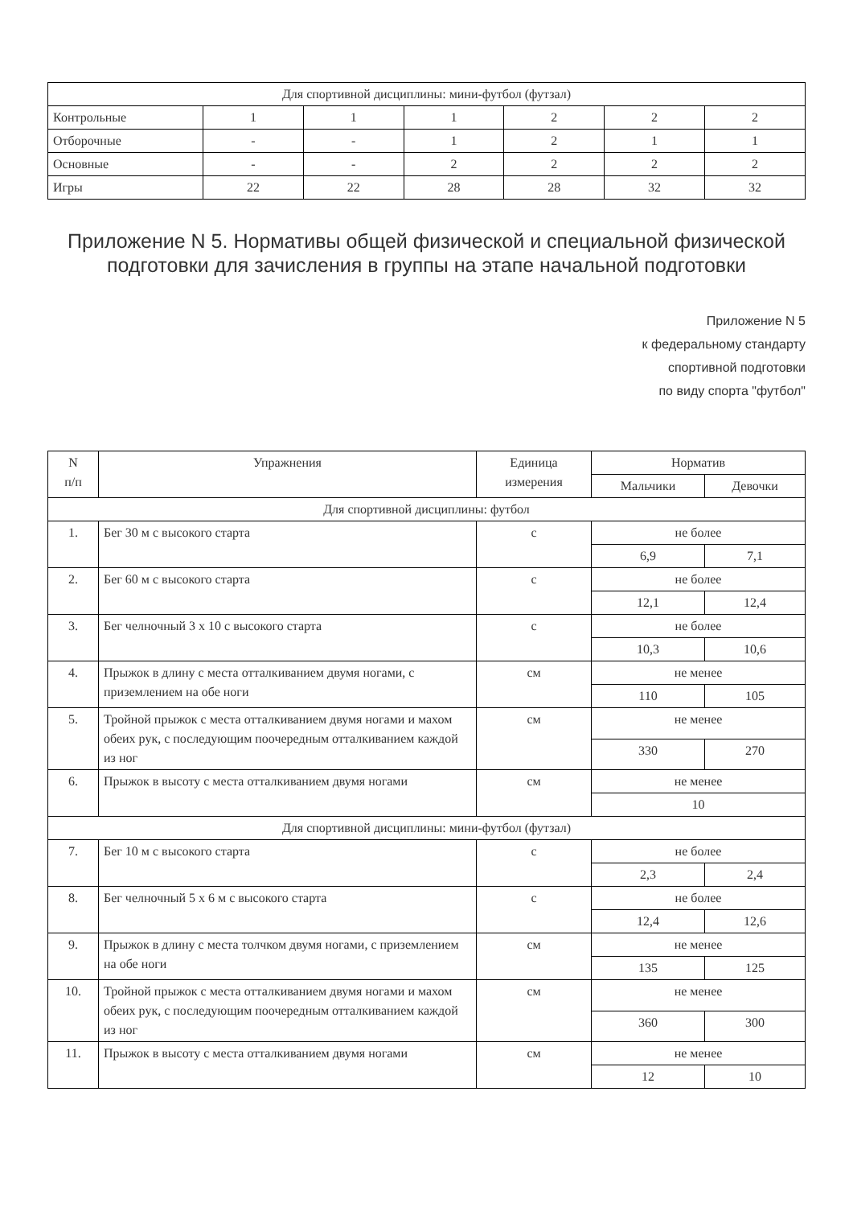| Для спортивной дисциплины: мини-футбол (футзал) | | | | | | |
| Контрольные | 1 | 1 | 1 | 2 | 2 | 2 |
| Отборочные | - | - | 1 | 2 | 1 | 1 |
| Основные | - | - | 2 | 2 | 2 | 2 |
| Игры | 22 | 22 | 28 | 28 | 32 | 32 |
Приложение N 5. Нормативы общей физической и специальной физической подготовки для зачисления в группы на этапе начальной подготовки
Приложение N 5
к федеральному стандарту
спортивной подготовки
по виду спорта "футбол"
| N п/п | Упражнения | Единица измерения | Норматив | |
| --- | --- | --- | --- | --- |
| | | | Мальчики | Девочки |
| Для спортивной дисциплины: футбол | | | | |
| 1. | Бег 30 м с высокого старта | с | не более | |
| | | | 6,9 | 7,1 |
| 2. | Бег 60 м с высокого старта | с | не более | |
| | | | 12,1 | 12,4 |
| 3. | Бег челночный 3 х 10 с высокого старта | с | не более | |
| | | | 10,3 | 10,6 |
| 4. | Прыжок в длину с места отталкиванием двумя ногами, с приземлением на обе ноги | см | не менее | |
| | | | 110 | 105 |
| 5. | Тройной прыжок с места отталкиванием двумя ногами и махом обеих рук, с последующим поочередным отталкиванием каждой из ног | см | не менее | |
| | | | 330 | 270 |
| 6. | Прыжок в высоту с места отталкиванием двумя ногами | см | не менее | |
| | | | 10 | |
| Для спортивной дисциплины: мини-футбол (футзал) | | | | |
| 7. | Бег 10 м с высокого старта | с | не более | |
| | | | 2,3 | 2,4 |
| 8. | Бег челночный 5 х 6 м с высокого старта | с | не более | |
| | | | 12,4 | 12,6 |
| 9. | Прыжок в длину с места толчком двумя ногами, с приземлением на обе ноги | см | не менее | |
| | | | 135 | 125 |
| 10. | Тройной прыжок с места отталкиванием двумя ногами и махом обеих рук, с последующим поочередным отталкиванием каждой из ног | см | не менее | |
| | | | 360 | 300 |
| 11. | Прыжок в высоту с места отталкиванием двумя ногами | см | не менее | |
| | | | 12 | 10 |